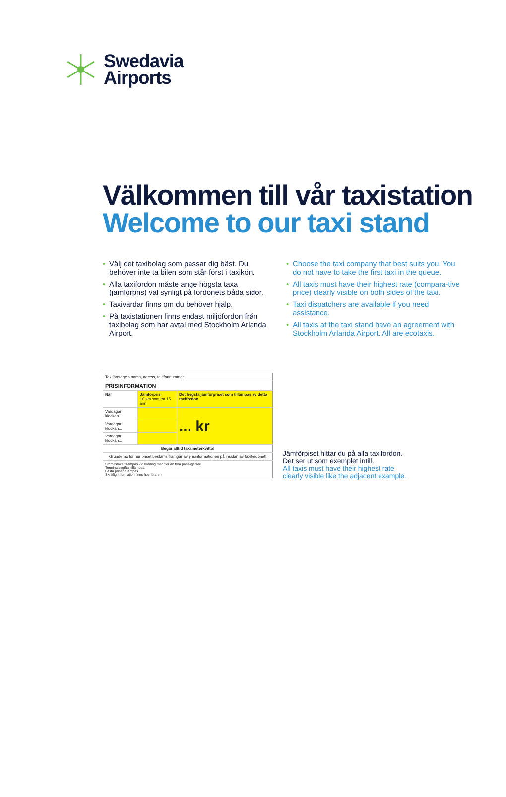Swedavia
Airports
Välkommen till vår taxistation
Welcome to our taxi stand
• Välj det taxibolag som passar dig bäst. Du behöver inte ta bilen som står först i taxikön.
• Alla taxifordon måste ange högsta taxa (jämförpris) väl synligt på fordonets båda sidor.
• Taxivärdar finns om du behöver hjälp.
• På taxistationen finns endast miljöfordon från taxibolag som har avtal med Stockholm Arlanda Airport.
• Choose the taxi company that best suits you. You do not have to take the first taxi in the queue.
• All taxis must have their highest rate (compara-tive price) clearly visible on both sides of the taxi.
• Taxi dispatchers are available if you need assistance.
• All taxis at the taxi stand have an agreement with Stockholm Arlanda Airport. All are ecotaxis.
| Taxiföretagets namn, adress, telefonnummer | | |
| PRISINFORMATION | | |
| När | Jämförpris 10 km som tar 15 min | Det högsta jämförpriset som tillämpas av detta taxifordon |
| Vardagar klockan... | | ... kr |
| Vardagar klockan... | | |
| Vardagar klockan... | | |
| Begär alltid taxameterkvitto! | | |
| Grunderna för hur priset bestäms framgår av prisinformationen på insidan av taxifordonet! | | |
| Storbilstaxa tillämpas vid körning med fler än fyra passagerare. Terminalavgifter tillämpas. Fasta priser tillämpas. Skriftlig information finns hos föraren. | | |
Jämförpiset hittar du på alla taxifordon.
Det ser ut som exemplet intill.
All taxis must have their highest rate
clearly visible like the adjacent example.